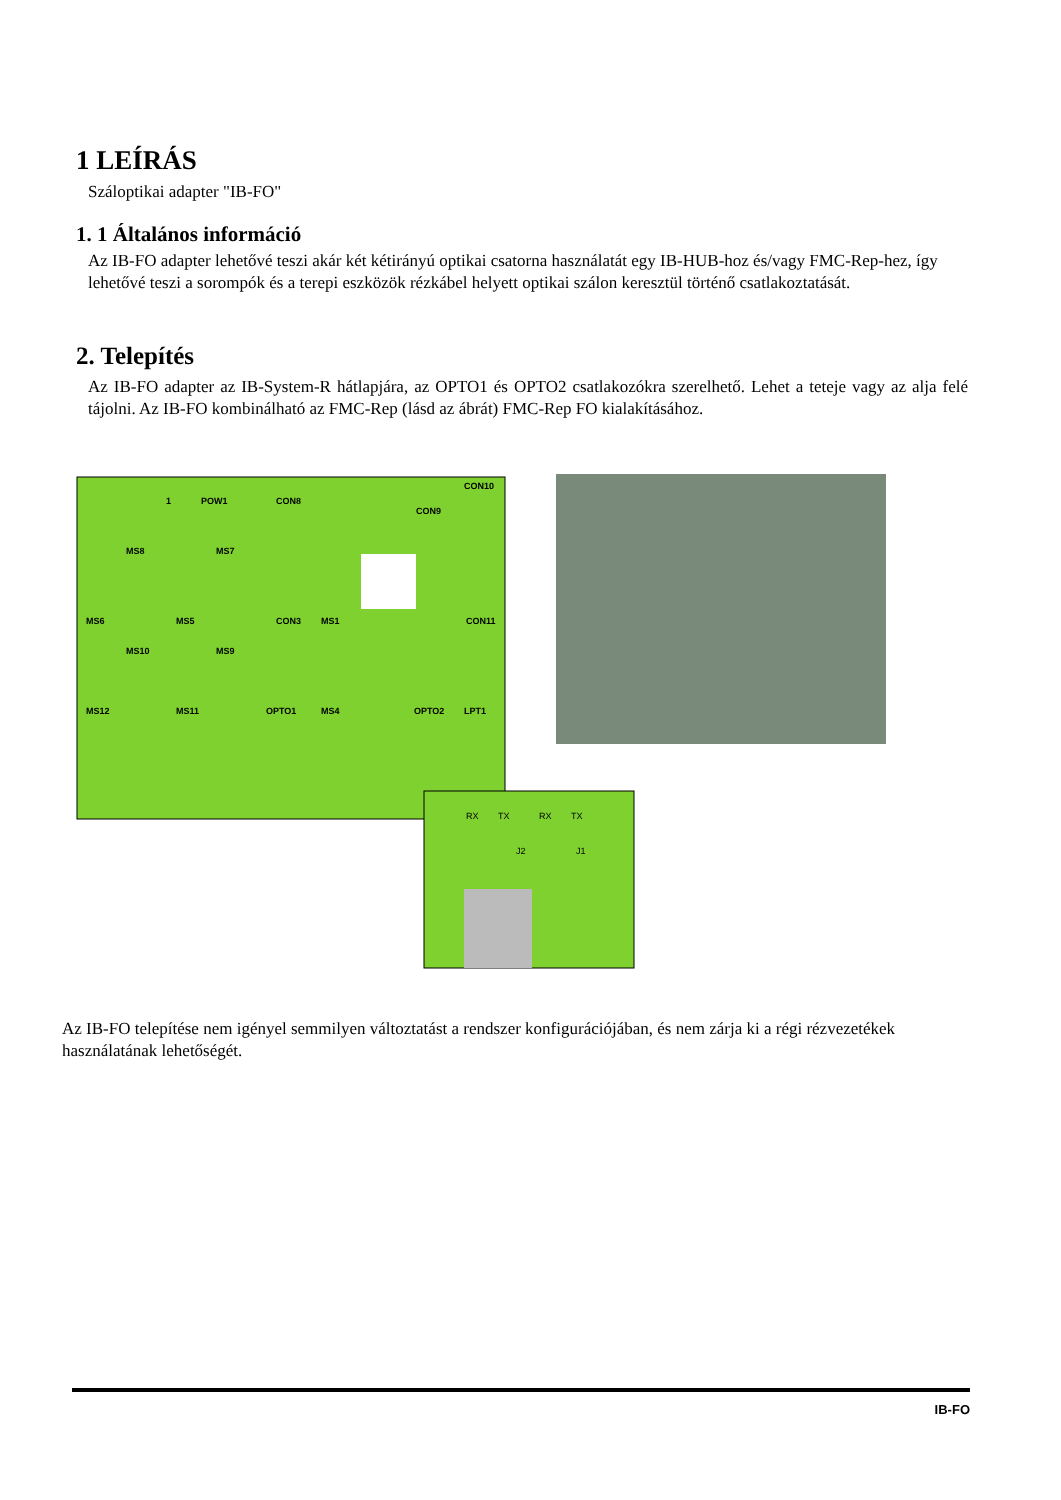1 LEÍRÁS
Száloptikai adapter "IB-FO"
1. 1 Általános információ
Az IB-FO adapter lehetővé teszi akár két kétirányú optikai csatorna használatát egy IB-HUB-hoz és/vagy FMC-Rep-hez, így lehetővé teszi a sorompók és a terepi eszközök rézkábel helyett optikai szálon keresztül történő csatlakoztatását.
2. Telepítés
Az IB-FO adapter az IB-System-R hátlapjára, az OPTO1 és OPTO2 csatlakozókra szerelhető. Lehet a teteje vagy az alja felé tájolni. Az IB-FO kombinálható az FMC-Rep (lásd az ábrát) FMC-Rep FO kialakításához.
RX
TX
RX
TX
CON10
POW1
CON8
CON9
MS8
MS7
MS6
MS5
CON3
MS1
CON11
MS10
MS9
MS12
MS11
OPTO1
MS4
OPTO2
LPT1
J2
J1
1
Az IB-FO telepítése nem igényel semmilyen változtatást a rendszer konfigurációjában, és nem zárja ki a régi rézvezetékek használatának lehetőségét.
IB-FO